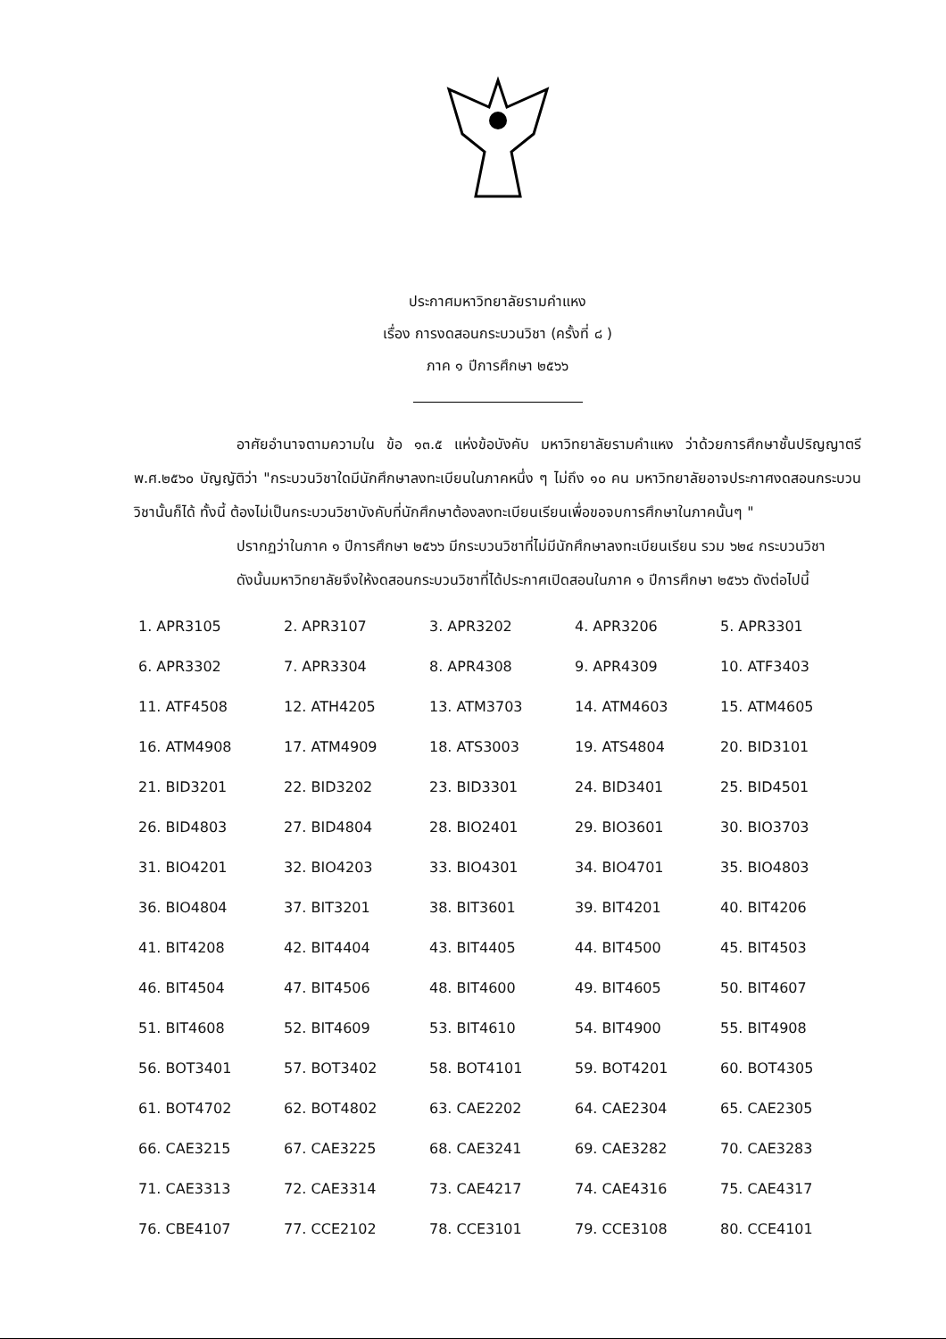ประกาศมหาวิทยาลัยรามคำแหง
เรื่อง การงดสอนกระบวนวิชา (ครั้งที่ ๘ )
ภาค ๑ ปีการศึกษา ๒๕๖๖
อาศัยอำนาจตามความใน ข้อ ๑๓.๕ แห่งข้อบังคับ มหาวิทยาลัยรามคำแหง ว่าด้วยการศึกษาชั้นปริญญาตรี พ.ศ.๒๕๖๐ บัญญัติว่า "กระบวนวิชาใดมีนักศึกษาลงทะเบียนในภาคหนึ่ง ๆ ไม่ถึง ๑๐ คน มหาวิทยาลัยอาจประกาศงดสอนกระบวนวิชานั้นก็ได้ ทั้งนี้ ต้องไม่เป็นกระบวนวิชาบังคับที่นักศึกษาต้องลงทะเบียนเรียนเพื่อขอจบการศึกษาในภาคนั้นๆ "
ปรากฏว่าในภาค ๑ ปีการศึกษา ๒๕๖๖ มีกระบวนวิชาที่ไม่มีนักศึกษาลงทะเบียนเรียน รวม ๖๒๔ กระบวนวิชา
ดังนั้นมหาวิทยาลัยจึงให้งดสอนกระบวนวิชาที่ได้ประกาศเปิดสอนในภาค ๑ ปีการศึกษา ๒๕๖๖ ดังต่อไปนี้
| 1. APR3105 | 2. APR3107 | 3. APR3202 | 4. APR3206 | 5. APR3301 |
| 6. APR3302 | 7. APR3304 | 8. APR4308 | 9. APR4309 | 10. ATF3403 |
| 11. ATF4508 | 12. ATH4205 | 13. ATM3703 | 14. ATM4603 | 15. ATM4605 |
| 16. ATM4908 | 17. ATM4909 | 18. ATS3003 | 19. ATS4804 | 20. BID3101 |
| 21. BID3201 | 22. BID3202 | 23. BID3301 | 24. BID3401 | 25. BID4501 |
| 26. BID4803 | 27. BID4804 | 28. BIO2401 | 29. BIO3601 | 30. BIO3703 |
| 31. BIO4201 | 32. BIO4203 | 33. BIO4301 | 34. BIO4701 | 35. BIO4803 |
| 36. BIO4804 | 37. BIT3201 | 38. BIT3601 | 39. BIT4201 | 40. BIT4206 |
| 41. BIT4208 | 42. BIT4404 | 43. BIT4405 | 44. BIT4500 | 45. BIT4503 |
| 46. BIT4504 | 47. BIT4506 | 48. BIT4600 | 49. BIT4605 | 50. BIT4607 |
| 51. BIT4608 | 52. BIT4609 | 53. BIT4610 | 54. BIT4900 | 55. BIT4908 |
| 56. BOT3401 | 57. BOT3402 | 58. BOT4101 | 59. BOT4201 | 60. BOT4305 |
| 61. BOT4702 | 62. BOT4802 | 63. CAE2202 | 64. CAE2304 | 65. CAE2305 |
| 66. CAE3215 | 67. CAE3225 | 68. CAE3241 | 69. CAE3282 | 70. CAE3283 |
| 71. CAE3313 | 72. CAE3314 | 73. CAE4217 | 74. CAE4316 | 75. CAE4317 |
| 76. CBE4107 | 77. CCE2102 | 78. CCE3101 | 79. CCE3108 | 80. CCE4101 |